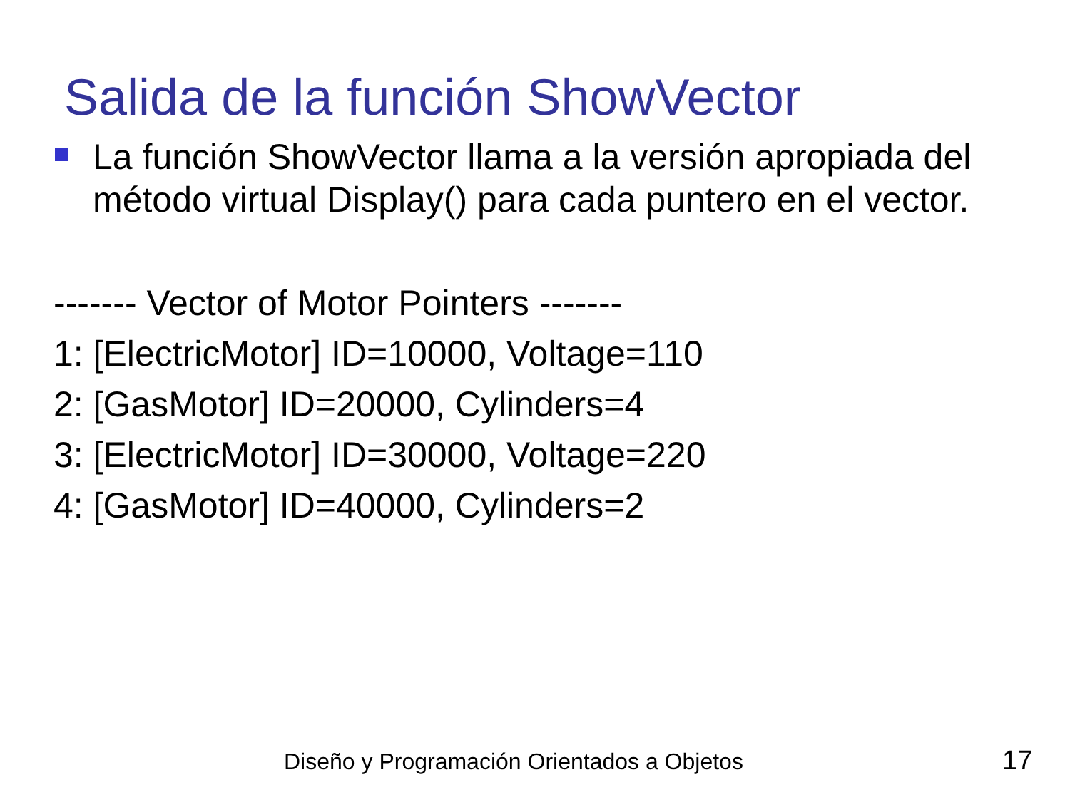Salida de la función ShowVector
La función ShowVector llama a la versión apropiada del método virtual Display() para cada puntero en el vector.
------- Vector of Motor Pointers -------
1: [ElectricMotor] ID=10000, Voltage=110
2: [GasMotor] ID=20000, Cylinders=4
3: [ElectricMotor] ID=30000, Voltage=220
4: [GasMotor] ID=40000, Cylinders=2
Diseño y Programación Orientados a Objetos
17